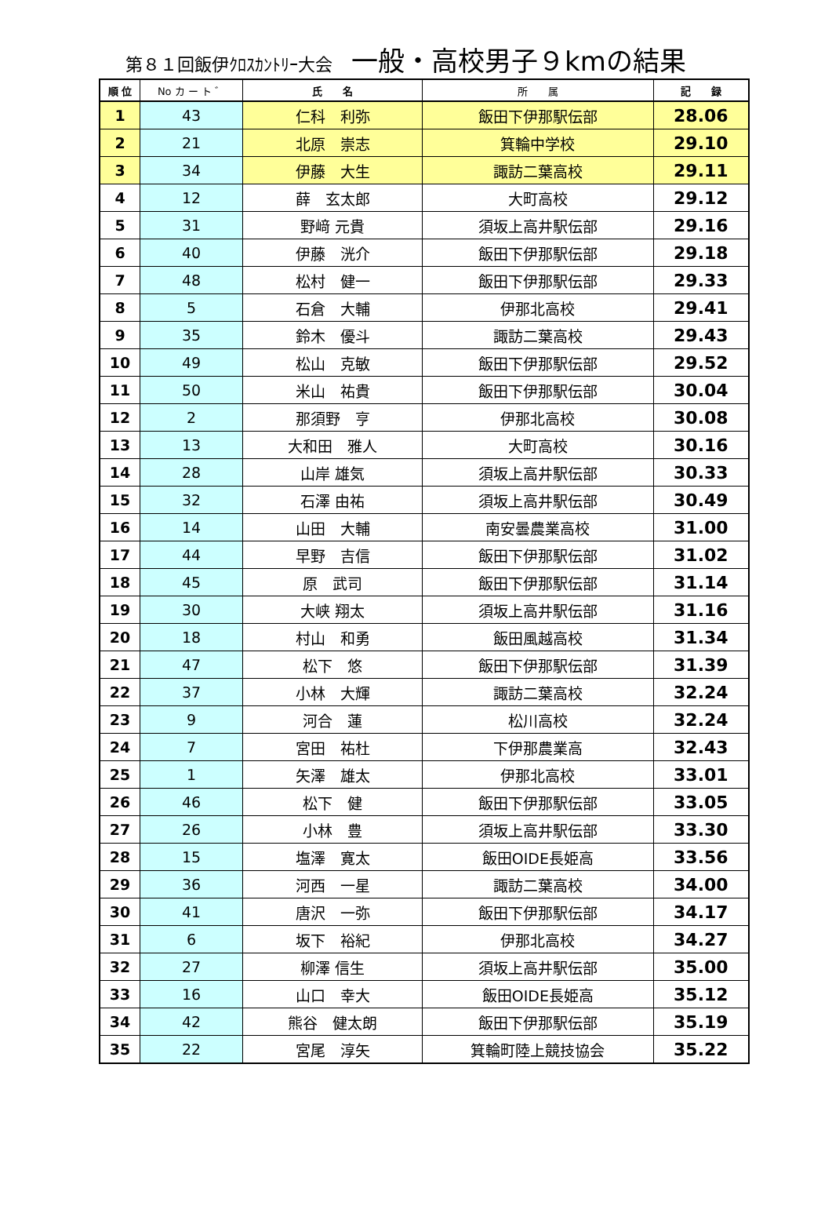第８１回飯伊ｸﾛｽｶﾝﾄﾘｰ大会 一般・高校男子９kmの結果
| 順 位 | No カ ー ト ゛ | 氏 名 | 所 属 | 記 録 |
| --- | --- | --- | --- | --- |
| 1 | 43 | 仁科 利弥 | 飯田下伊那駅伝部 | 28.06 |
| 2 | 21 | 北原 崇志 | 箕輪中学校 | 29.10 |
| 3 | 34 | 伊藤 大生 | 諏訪二葉高校 | 29.11 |
| 4 | 12 | 薛 玄太郎 | 大町高校 | 29.12 |
| 5 | 31 | 野﨑 元貴 | 須坂上高井駅伝部 | 29.16 |
| 6 | 40 | 伊藤 洸介 | 飯田下伊那駅伝部 | 29.18 |
| 7 | 48 | 松村 健一 | 飯田下伊那駅伝部 | 29.33 |
| 8 | 5 | 石倉 大輔 | 伊那北高校 | 29.41 |
| 9 | 35 | 鈴木 優斗 | 諏訪二葉高校 | 29.43 |
| 10 | 49 | 松山 克敏 | 飯田下伊那駅伝部 | 29.52 |
| 11 | 50 | 米山 祐貴 | 飯田下伊那駅伝部 | 30.04 |
| 12 | 2 | 那須野 亨 | 伊那北高校 | 30.08 |
| 13 | 13 | 大和田 雅人 | 大町高校 | 30.16 |
| 14 | 28 | 山岸 雄気 | 須坂上高井駅伝部 | 30.33 |
| 15 | 32 | 石澤 由祐 | 須坂上高井駅伝部 | 30.49 |
| 16 | 14 | 山田 大輔 | 南安曇農業高校 | 31.00 |
| 17 | 44 | 早野 吉信 | 飯田下伊那駅伝部 | 31.02 |
| 18 | 45 | 原 武司 | 飯田下伊那駅伝部 | 31.14 |
| 19 | 30 | 大峡 翔太 | 須坂上高井駅伝部 | 31.16 |
| 20 | 18 | 村山 和勇 | 飯田風越高校 | 31.34 |
| 21 | 47 | 松下 悠 | 飯田下伊那駅伝部 | 31.39 |
| 22 | 37 | 小林 大輝 | 諏訪二葉高校 | 32.24 |
| 23 | 9 | 河合 蓮 | 松川高校 | 32.24 |
| 24 | 7 | 宮田 祐杜 | 下伊那農業高 | 32.43 |
| 25 | 1 | 矢澤 雄太 | 伊那北高校 | 33.01 |
| 26 | 46 | 松下 健 | 飯田下伊那駅伝部 | 33.05 |
| 27 | 26 | 小林 豊 | 須坂上高井駅伝部 | 33.30 |
| 28 | 15 | 塩澤 寛太 | 飯田OIDE長姫高 | 33.56 |
| 29 | 36 | 河西 一星 | 諏訪二葉高校 | 34.00 |
| 30 | 41 | 唐沢 一弥 | 飯田下伊那駅伝部 | 34.17 |
| 31 | 6 | 坂下 裕紀 | 伊那北高校 | 34.27 |
| 32 | 27 | 柳澤 信生 | 須坂上高井駅伝部 | 35.00 |
| 33 | 16 | 山口 幸大 | 飯田OIDE長姫高 | 35.12 |
| 34 | 42 | 熊谷 健太朗 | 飯田下伊那駅伝部 | 35.19 |
| 35 | 22 | 宮尾 淳矢 | 箕輪町陸上競技協会 | 35.22 |